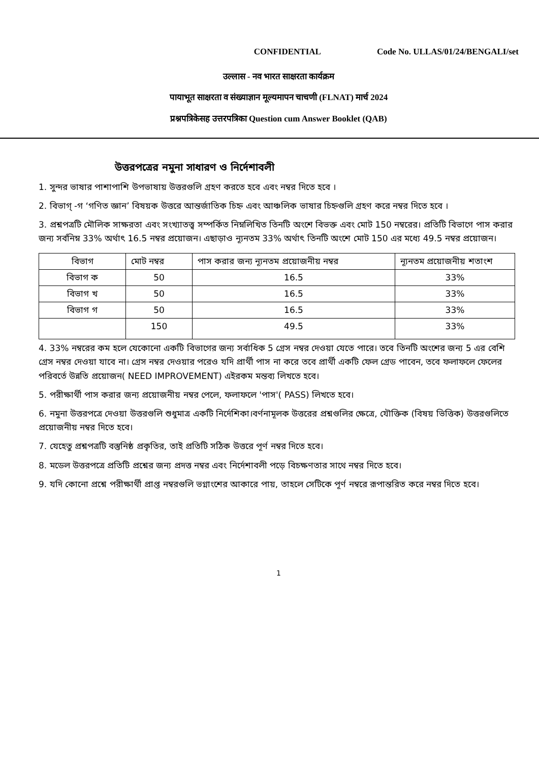CONFIDENTIAL Code No. ULLAS/01/24/BENGALI/set
उल्लास - नव भारत साक्षरता कार्यक्रम
पायाभूत साक्षरता व संख्याज्ञान मूल्यमापन चाचणी (FLNAT) मार्च 2024
प्रश्नपत्रिकेसह उत्तरपत्रिका Question cum Answer Booklet (QAB)
উত্তরপত্রের নমুনা সাধারণ ও নির্দেশাবলী
1. সুন্দর ভাষার পাশাপাশি উপভাষায় উত্তরগুলি গ্রহণ করতে হবে এবং নম্বর দিতে হবে ।
2. বিভাগ্ -গ ‘গণিত জ্ঞান’ বিষয়ক উত্তরে আন্তর্জাতিক চিহ্ন এবং আঞ্চলিক ভাষার চিহ্নগুলি গ্রহণ করে নম্বর দিতে হবে ।
3. প্রশ্নপত্রটি মৌলিক সাক্ষরতা এবং সংখ্যাতত্ত্ব সম্পর্কিত নিম্নলিখিত তিনটি অংশে বিভক্ত এবং মোট 150 নম্বরের। প্রতিটি বিভাগে পাস করার জন্য সর্বনিম্ন 33% অর্থাৎ 16.5 নম্বর প্রয়োজন। এছাড়াও ন্যূনতম 33% অর্থাৎ তিনটি অংশে মোট 150 এর মধ্যে 49.5 নম্বর প্রয়োজন।
| বিভাগ | মোট নম্বর | পাস করার জন্য ন্যূনতম প্রয়োজনীয় নম্বর | ন্যূনতম প্রয়োজনীয় শতাংশ |
| বিভাগ ক | 50 | 16.5 | 33% |
| বিভাগ খ | 50 | 16.5 | 33% |
| বিভাগ গ | 50 | 16.5 | 33% |
| | 150 | 49.5 | 33% |
4. 33% নম্বরের কম হলে যেকোনো একটি বিভাগের জন্য সর্বাধিক 5 গ্রেস নম্বর দেওয়া যেতে পারে। তবে তিনটি অংশের জন্য 5 এর বেশি গ্রেস নম্বর দেওয়া যাবে না। গ্রেস নম্বর দেওয়ার পরেও যদি প্রার্থী পাস না করে তবে প্রার্থী একটি ফেল গ্রেড পাবেন, তবে ফলাফলে ফেলের পরিবর্তে উন্নতি প্রয়োজন( NEED IMPROVEMENT) এইরকম মন্তব্য লিখতে হবে।
5. পরীক্ষার্থী পাস করার জন্য প্রয়োজনীয় নম্বর পেলে, ফলাফলে 'পাস'( PASS) লিখতে হবে।
6. নমুনা উত্তরপত্রে দেওয়া উত্তরগুলি শুধুমাত্র একটি নির্দেশিকা।বর্ণনামূলক উত্তরের প্রশ্নগুলির ক্ষেত্রে, যৌক্তিক (বিষয় ভিত্তিক) উত্তরগুলিতে প্রয়োজনীয় নম্বর দিতে হবে।
7. যেহেতু প্রশ্নপত্রটি বস্তুনিষ্ঠ প্রকৃতির, তাই প্রতিটি সঠিক উত্তরে পূর্ণ নম্বর দিতে হবে।
8. মডেল উত্তরপত্রে প্রতিটি প্রশ্নের জন্য প্রদত্ত নম্বর এবং নির্দেশাবলী পড়ে বিচক্ষণতার সাথে নম্বর দিতে হবে।
9. যদি কোনো প্রশ্নে পরীক্ষার্থী প্রাপ্ত নম্বরগুলি ভগ্নাংশের আকারে পায়, তাহলে সেটিকে পূর্ণ নম্বরে রূপান্তরিত করে নম্বর দিতে হবে।
1